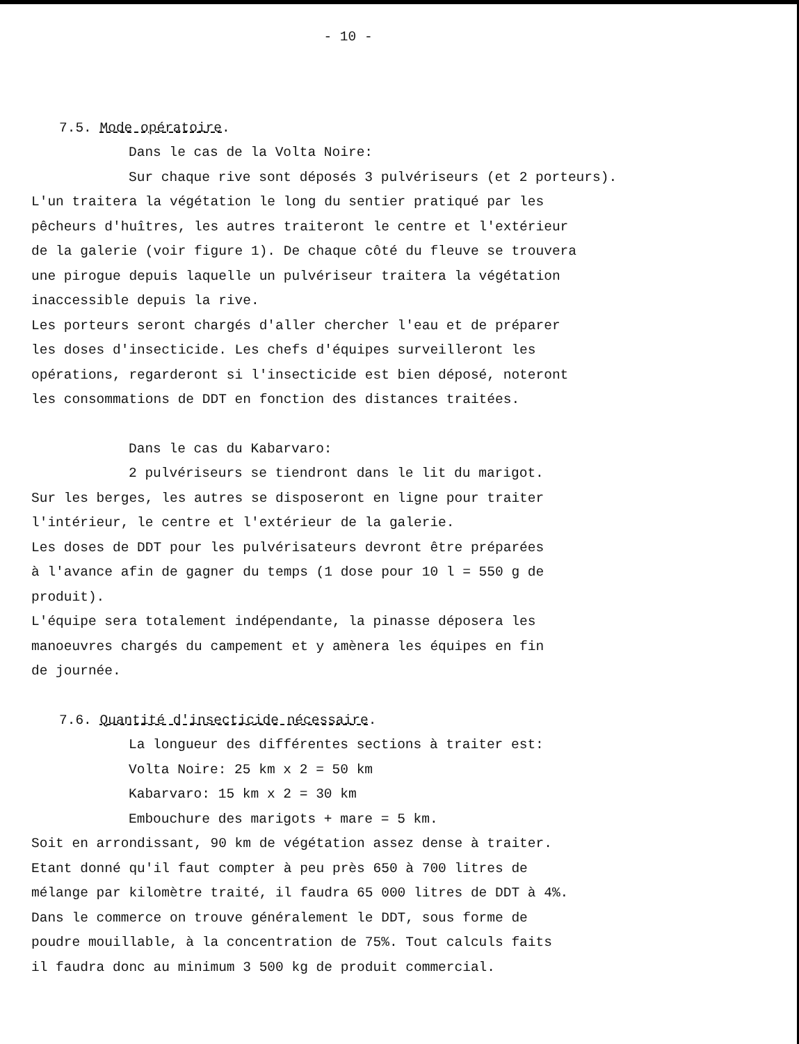- 10 -
7.5. Mode opératoire.
Dans le cas de la Volta Noire:
Sur chaque rive sont déposés 3 pulvériseurs (et 2 porteurs).
L'un traitera la végétation le long du sentier pratiqué par les
pêcheurs d'huîtres, les autres traiteront le centre et l'extérieur
de la galerie (voir figure 1). De chaque côté du fleuve se trouvera
une pirogue depuis laquelle un pulvériseur traitera la végétation
inaccessible depuis la rive.
Les porteurs seront chargés d'aller chercher l'eau et de préparer
les doses d'insecticide. Les chefs d'équipes surveilleront les
opérations, regarderont si l'insecticide est bien déposé, noteront
les consommations de DDT en fonction des distances traitées.
Dans le cas du Kabarvaro:
2 pulvériseurs se tiendront dans le lit du marigot.
Sur les berges, les autres se disposeront en ligne pour traiter
l'intérieur, le centre et l'extérieur de la galerie.
Les doses de DDT pour les pulvérisateurs devront être préparées
à l'avance afin de gagner du temps (1 dose pour 10 l = 550 g de
produit).
L'équipe sera totalement indépendante, la pinasse déposera les
manoeuvres chargés du campement et y amènera les équipes en fin
de journée.
7.6. Quantité d'insecticide nécessaire.
La longueur des différentes sections à traiter est:
Volta Noire: 25 km x 2 = 50 km
Kabarvaro: 15 km x 2 = 30 km
Embouchure des marigots + mare = 5 km.
Soit en arrondissant, 90 km de végétation assez dense à traiter.
Etant donné qu'il faut compter à peu près 650 à 700 litres de
mélange par kilomètre traité, il faudra 65 000 litres de DDT à 4%.
Dans le commerce on trouve généralement le DDT, sous forme de
poudre mouillable, à la concentration de 75%. Tout calculs faits
il faudra donc au minimum 3 500 kg de produit commercial.